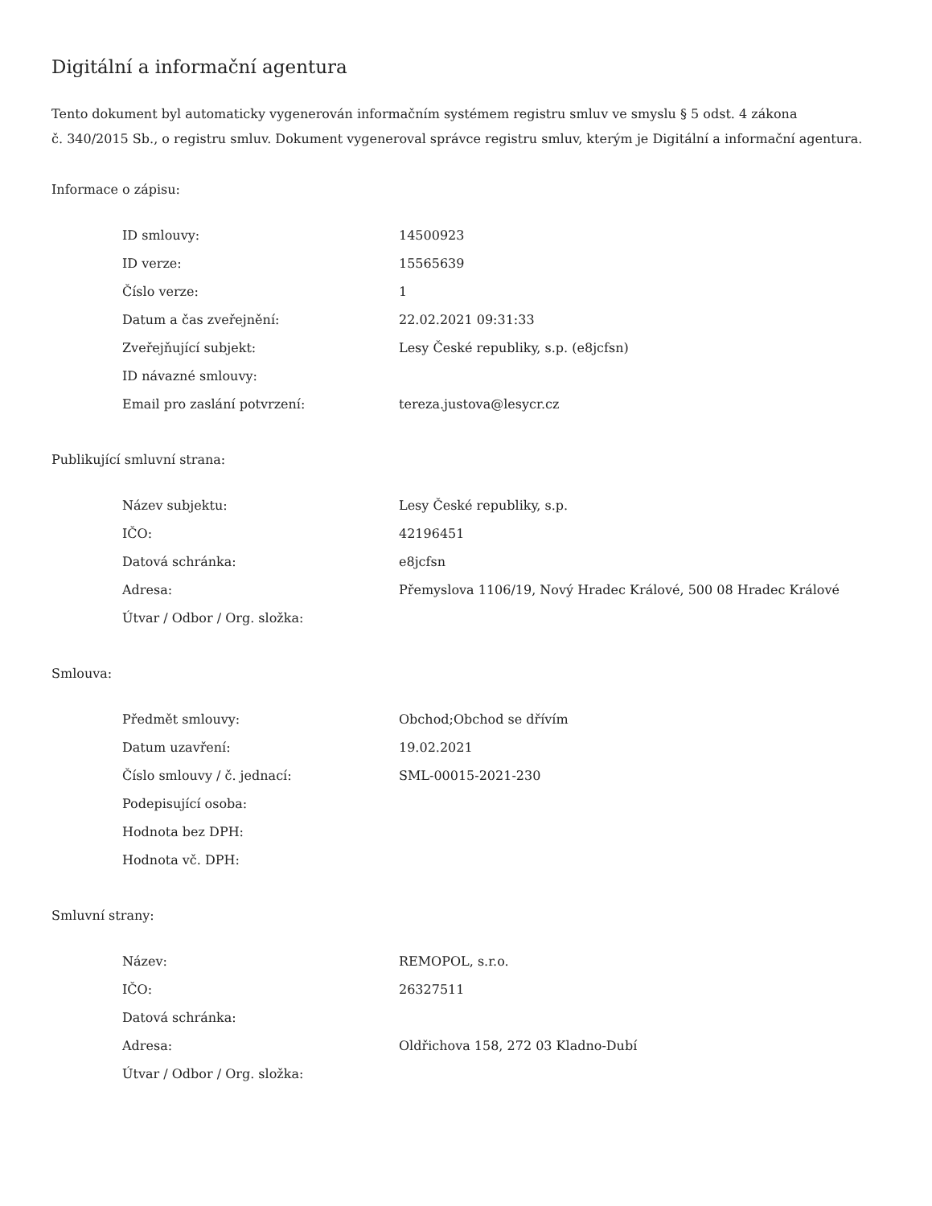Digitální a informační agentura
Tento dokument byl automaticky vygenerován informačním systémem registru smluv ve smyslu § 5 odst. 4 zákona
č. 340/2015 Sb., o registru smluv. Dokument vygeneroval správce registru smluv, kterým je Digitální a informační agentura.
Informace o zápisu:
| ID smlouvy: | 14500923 |
| ID verze: | 15565639 |
| Číslo verze: | 1 |
| Datum a čas zveřejnění: | 22.02.2021 09:31:33 |
| Zveřejňující subjekt: | Lesy České republiky, s.p. (e8jcfsn) |
| ID návazné smlouvy: | |
| Email pro zaslání potvrzení: | tereza.justova@lesycr.cz |
Publikující smluvní strana:
| Název subjektu: | Lesy České republiky, s.p. |
| IČO: | 42196451 |
| Datová schránka: | e8jcfsn |
| Adresa: | Přemyslova 1106/19, Nový Hradec Králové, 500 08 Hradec Králové |
| Útvar / Odbor / Org. složka: | |
Smlouva:
| Předmět smlouvy: | Obchod;Obchod se dřívím |
| Datum uzavření: | 19.02.2021 |
| Číslo smlouvy / č. jednací: | SML-00015-2021-230 |
| Podepisující osoba: | |
| Hodnota bez DPH: | |
| Hodnota vč. DPH: | |
Smluvní strany:
| Název: | REMOPOL, s.r.o. |
| IČO: | 26327511 |
| Datová schránka: | |
| Adresa: | Oldřichova 158, 272 03 Kladno-Dubí |
| Útvar / Odbor / Org. složka: | |